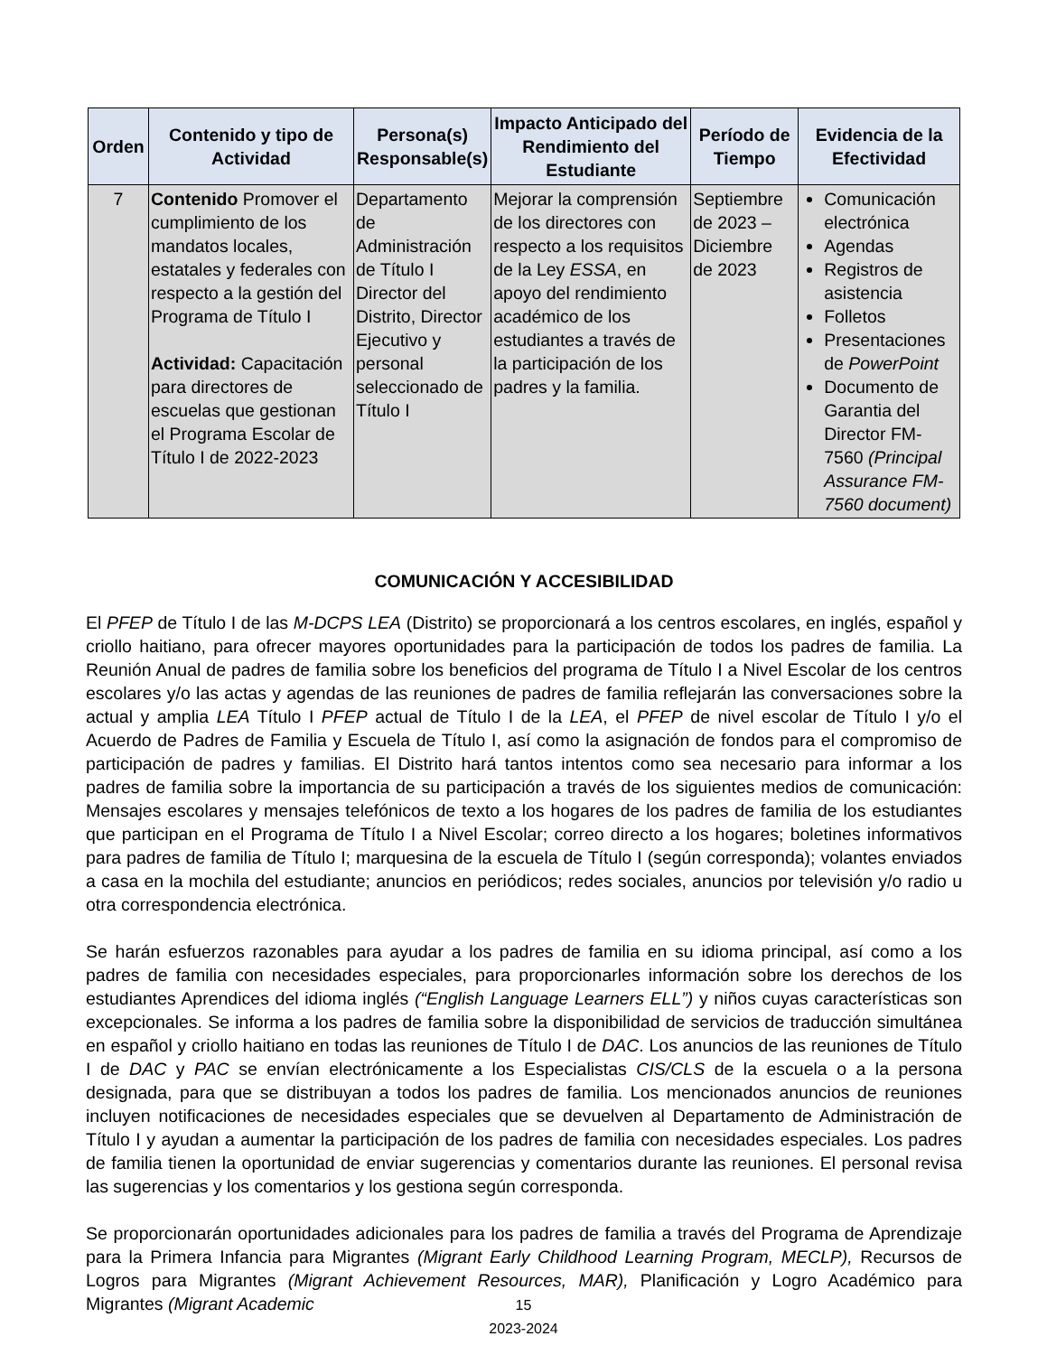| Orden | Contenido y tipo de Actividad | Persona(s) Responsable(s) | Impacto Anticipado del Rendimiento del Estudiante | Período de Tiempo | Evidencia de la Efectividad |
| --- | --- | --- | --- | --- | --- |
| 7 | Contenido Promover el cumplimiento de los mandatos locales, estatales y federales con respecto a la gestión del Programa de Título I Actividad: Capacitación para directores de escuelas que gestionan el Programa Escolar de Título I de 2022-2023 | Departamento de Administración de Título I Director del Distrito, Director Ejecutivo y personal seleccionado de Título I | Mejorar la comprensión de los directores con respecto a los requisitos de la Ley ESSA , en apoyo del rendimiento académico de los estudiantes a través de la participación de los padres y la familia. | Septiembre de 2023 – Diciembre de 2023 | Comunicación electrónica Agendas Registros de asistencia Folletos Presentaciones de PowerPoint Documento de Garantia del Director FM-7560 (Principal Assurance FM-7560 document) |
COMUNICACIÓN Y ACCESIBILIDAD
El PFEP de Título I de las M-DCPS LEA (Distrito) se proporcionará a los centros escolares, en inglés, español y criollo haitiano, para ofrecer mayores oportunidades para la participación de todos los padres de familia. La Reunión Anual de padres de familia sobre los beneficios del programa de Título I a Nivel Escolar de los centros escolares y/o las actas y agendas de las reuniones de padres de familia reflejarán las conversaciones sobre la actual y amplia LEA Título I PFEP actual de Título I de la LEA, el PFEP de nivel escolar de Título I y/o el Acuerdo de Padres de Familia y Escuela de Título I, así como la asignación de fondos para el compromiso de participación de padres y familias. El Distrito hará tantos intentos como sea necesario para informar a los padres de familia sobre la importancia de su participación a través de los siguientes medios de comunicación: Mensajes escolares y mensajes telefónicos de texto a los hogares de los padres de familia de los estudiantes que participan en el Programa de Título I a Nivel Escolar; correo directo a los hogares; boletines informativos para padres de familia de Título I; marquesina de la escuela de Título I (según corresponda); volantes enviados a casa en la mochila del estudiante; anuncios en periódicos; redes sociales, anuncios por televisión y/o radio u otra correspondencia electrónica.
Se harán esfuerzos razonables para ayudar a los padres de familia en su idioma principal, así como a los padres de familia con necesidades especiales, para proporcionarles información sobre los derechos de los estudiantes Aprendices del idioma inglés (“English Language Learners ELL”) y niños cuyas características son excepcionales. Se informa a los padres de familia sobre la disponibilidad de servicios de traducción simultánea en español y criollo haitiano en todas las reuniones de Título I de DAC. Los anuncios de las reuniones de Título I de DAC y PAC se envían electrónicamente a los Especialistas CIS/CLS de la escuela o a la persona designada, para que se distribuyan a todos los padres de familia. Los mencionados anuncios de reuniones incluyen notificaciones de necesidades especiales que se devuelven al Departamento de Administración de Título I y ayudan a aumentar la participación de los padres de familia con necesidades especiales. Los padres de familia tienen la oportunidad de enviar sugerencias y comentarios durante las reuniones. El personal revisa las sugerencias y los comentarios y los gestiona según corresponda.
Se proporcionarán oportunidades adicionales para los padres de familia a través del Programa de Aprendizaje para la Primera Infancia para Migrantes (Migrant Early Childhood Learning Program, MECLP), Recursos de Logros para Migrantes (Migrant Achievement Resources, MAR), Planificación y Logro Académico para Migrantes (Migrant Academic
15
2023-2024